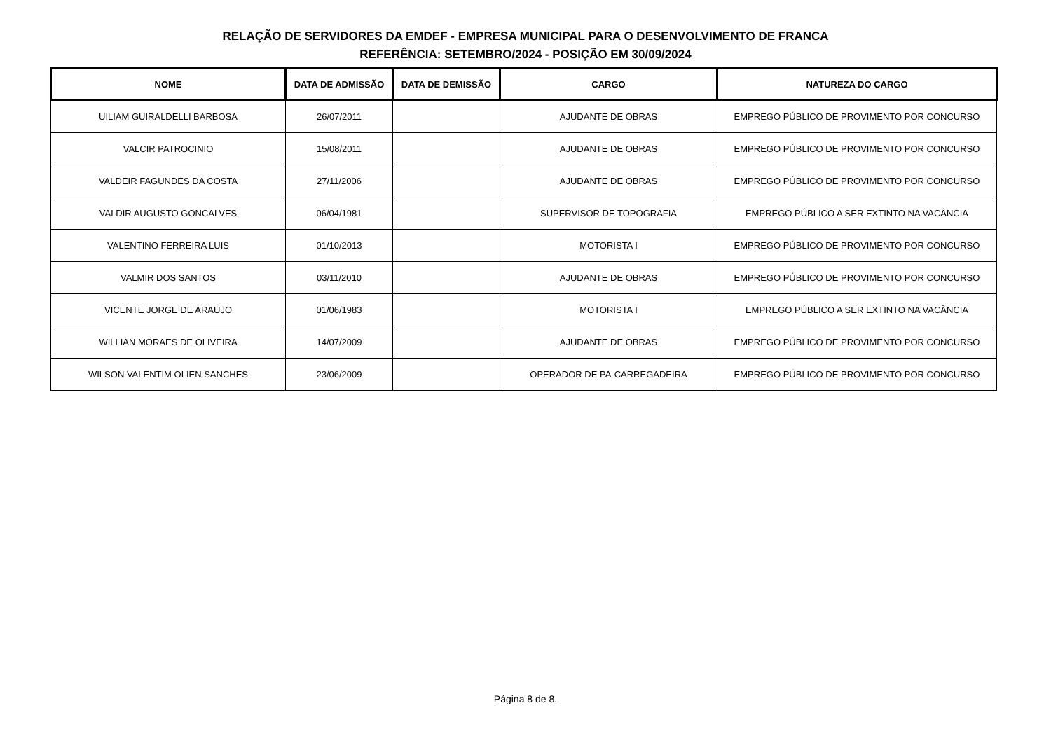RELAÇÃO DE SERVIDORES DA EMDEF - EMPRESA MUNICIPAL PARA O DESENVOLVIMENTO DE FRANCA
REFERÊNCIA: SETEMBRO/2024 - POSIÇÃO EM 30/09/2024
| NOME | DATA DE ADMISSÃO | DATA DE DEMISSÃO | CARGO | NATUREZA DO CARGO |
| --- | --- | --- | --- | --- |
| UILIAM GUIRALDELLI BARBOSA | 26/07/2011 | | AJUDANTE DE OBRAS | EMPREGO PÚBLICO DE PROVIMENTO POR CONCURSO |
| VALCIR PATROCINIO | 15/08/2011 | | AJUDANTE DE OBRAS | EMPREGO PÚBLICO DE PROVIMENTO POR CONCURSO |
| VALDEIR FAGUNDES DA COSTA | 27/11/2006 | | AJUDANTE DE OBRAS | EMPREGO PÚBLICO DE PROVIMENTO POR CONCURSO |
| VALDIR AUGUSTO GONCALVES | 06/04/1981 | | SUPERVISOR DE TOPOGRAFIA | EMPREGO PÚBLICO A SER EXTINTO NA VACÂNCIA |
| VALENTINO FERREIRA LUIS | 01/10/2013 | | MOTORISTA I | EMPREGO PÚBLICO DE PROVIMENTO POR CONCURSO |
| VALMIR DOS SANTOS | 03/11/2010 | | AJUDANTE DE OBRAS | EMPREGO PÚBLICO DE PROVIMENTO POR CONCURSO |
| VICENTE JORGE DE ARAUJO | 01/06/1983 | | MOTORISTA I | EMPREGO PÚBLICO A SER EXTINTO NA VACÂNCIA |
| WILLIAN MORAES DE OLIVEIRA | 14/07/2009 | | AJUDANTE DE OBRAS | EMPREGO PÚBLICO DE PROVIMENTO POR CONCURSO |
| WILSON VALENTIM OLIEN SANCHES | 23/06/2009 | | OPERADOR DE PA-CARREGADEIRA | EMPREGO PÚBLICO DE PROVIMENTO POR CONCURSO |
Página 8 de 8.